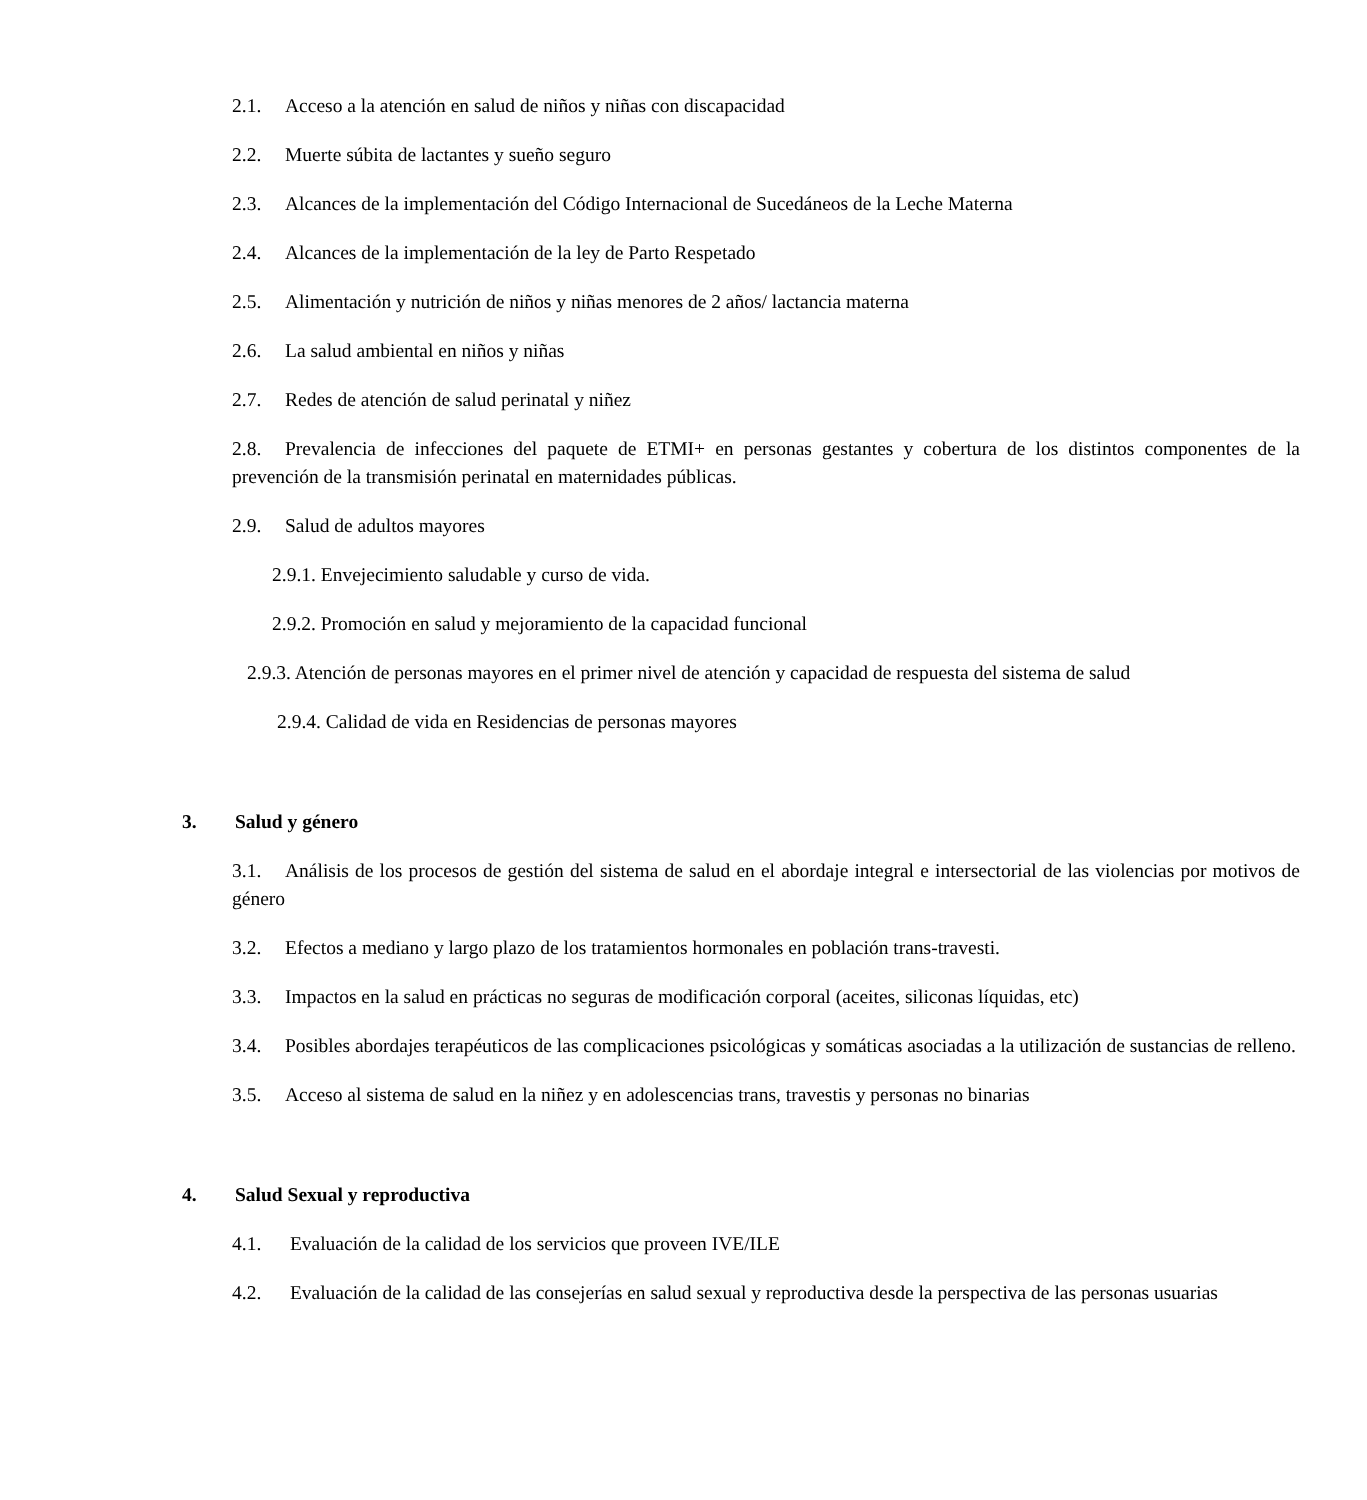2.1. Acceso a la atención en salud de niños y niñas con discapacidad
2.2. Muerte súbita de lactantes y sueño seguro
2.3. Alcances de la implementación del Código Internacional de Sucedáneos de la Leche Materna
2.4. Alcances de la implementación de la ley de Parto Respetado
2.5. Alimentación y nutrición de niños y niñas menores de 2 años/ lactancia materna
2.6. La salud ambiental en niños y niñas
2.7. Redes de atención de salud perinatal y niñez
2.8. Prevalencia de infecciones del paquete de ETMI+ en personas gestantes y cobertura de los distintos componentes de la prevención de la transmisión perinatal en maternidades públicas.
2.9. Salud de adultos mayores
2.9.1. Envejecimiento saludable y curso de vida.
2.9.2. Promoción en salud y mejoramiento de la capacidad funcional
2.9.3. Atención de personas mayores en el primer nivel de atención y capacidad de respuesta del sistema de salud
2.9.4. Calidad de vida en Residencias de personas mayores
3. Salud y género
3.1. Análisis de los procesos de gestión del sistema de salud en el abordaje integral e intersectorial de las violencias por motivos de género
3.2. Efectos a mediano y largo plazo de los tratamientos hormonales en población trans-travesti.
3.3. Impactos en la salud en prácticas no seguras de modificación corporal (aceites, siliconas líquidas, etc)
3.4. Posibles abordajes terapéuticos de las complicaciones psicológicas y somáticas asociadas a la utilización de sustancias de relleno.
3.5. Acceso al sistema de salud en la niñez y en adolescencias trans, travestis y personas no binarias
4. Salud Sexual y reproductiva
4.1. Evaluación de la calidad de los servicios que proveen IVE/ILE
4.2. Evaluación de la calidad de las consejerías en salud sexual y reproductiva desde la perspectiva de las personas usuarias